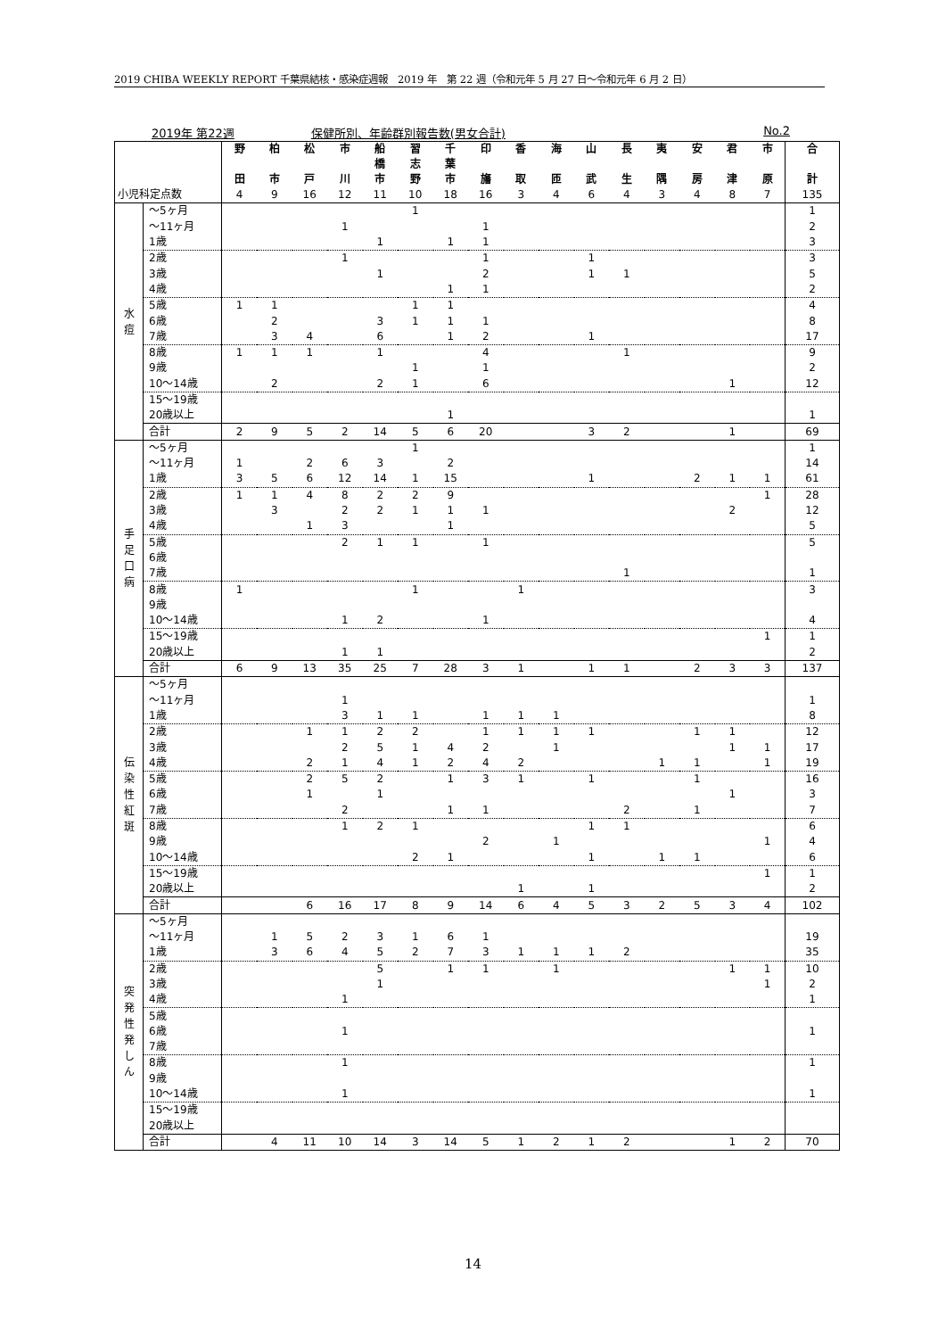2019 CHIBA WEEKLY REPORT 千葉県結核・感染症週報　2019 年　第 22 週（令和元年 5 月 27 日～令和元年 6 月 2 日）
2019年 第22週 保健所別、年齢群別報告数(男女合計) No.2
| | | 野 田 | 柏 市 | 松 戸 | 市 川 | 船 橋 市 | 習 志 野 | 千 葉 市 | 印 旛 | 香 取 | 海 匝 | 山 武 | 長 生 | 夷 隅 | 安 房 | 君 津 | 市 原 | 合 計 |
| --- | --- | --- | --- | --- | --- | --- | --- | --- | --- | --- | --- | --- | --- | --- | --- | --- | --- | --- |
| 小児科定点数 | | 4 | 9 | 16 | 12 | 11 | 10 | 18 | 16 | 3 | 4 | 6 | 4 | 3 | 4 | 8 | 7 | 135 |
| 水 痘 | ～5ヶ月 | | | | | | 1 | | | | | | | | | | | 1 |
| | ～11ヶ月 | | | | 1 | | | | 1 | | | | | | | | | 2 |
| | 1歳 | | | | | 1 | | 1 | 1 | | | | | | | | | 3 |
| | 2歳 | | | | 1 | | | | 1 | | | 1 | | | | | | 3 |
| | 3歳 | | | | | 1 | | | 2 | | | 1 | 1 | | | | | 5 |
| | 4歳 | | | | | | | 1 | 1 | | | | | | | | | 2 |
| | 5歳 | 1 | 1 | | | | 1 | 1 | | | | | | | | | | 4 |
| | 6歳 | | 2 | | | 3 | 1 | 1 | 1 | | | | | | | | | 8 |
| | 7歳 | | 3 | 4 | | 6 | | 1 | 2 | | | 1 | | | | | | 17 |
| | 8歳 | 1 | 1 | 1 | | 1 | | | 4 | | | | 1 | | | | | 9 |
| | 9歳 | | | | | | 1 | | 1 | | | | | | | | | 2 |
| | 10～14歳 | | 2 | | | 2 | 1 | | 6 | | | | | | | 1 | | 12 |
| | 15～19歳 | | | | | | | | | | | | | | | | | |
| | 20歳以上 | | | | | | | 1 | | | | | | | | | | 1 |
| | 合計 | 2 | 9 | 5 | 2 | 14 | 5 | 6 | 20 | | | 3 | 2 | | | 1 | | 69 |
| 手 足 口 病 | ～5ヶ月 | | | | | | 1 | | | | | | | | | | | 1 |
| | ～11ヶ月 | 1 | | 2 | 6 | 3 | | 2 | | | | | | | | | | 14 |
| | 1歳 | 3 | 5 | 6 | 12 | 14 | 1 | 15 | | | | 1 | | | 2 | 1 | 1 | 61 |
| | 2歳 | 1 | 1 | 4 | 8 | 2 | 2 | 9 | | | | | | | | | 1 | 28 |
| | 3歳 | | 3 | | 2 | 2 | 1 | 1 | 1 | | | | | | | 2 | | 12 |
| | 4歳 | | | 1 | 3 | | | 1 | | | | | | | | | | 5 |
| | 5歳 | | | | 2 | 1 | 1 | | 1 | | | | | | | | | 5 |
| | 6歳 | | | | | | | | | | | | | | | | | |
| | 7歳 | | | | | | | | | | | | 1 | | | | | 1 |
| | 8歳 | 1 | | | | | 1 | | | 1 | | | | | | | | 3 |
| | 9歳 | | | | | | | | | | | | | | | | | |
| | 10～14歳 | | | | 1 | 2 | | | 1 | | | | | | | | | 4 |
| | 15～19歳 | | | | | | | | | | | | | | | | 1 | 1 |
| | 20歳以上 | | | | 1 | 1 | | | | | | | | | | | | 2 |
| | 合計 | 6 | 9 | 13 | 35 | 25 | 7 | 28 | 3 | 1 | | 1 | 1 | | 2 | 3 | 3 | 137 |
| 伝 染 性 紅 斑 | ～5ヶ月 | | | | | | | | | | | | | | | | | |
| | ～11ヶ月 | | | | 1 | | | | | | | | | | | | | 1 |
| | 1歳 | | | | 3 | 1 | 1 | | 1 | 1 | 1 | | | | | | | 8 |
| | 2歳 | | | 1 | 1 | 2 | 2 | | 1 | 1 | 1 | 1 | | | 1 | 1 | | 12 |
| | 3歳 | | | | 2 | 5 | 1 | 4 | 2 | | 1 | | | | | 1 | 1 | 17 |
| | 4歳 | | | 2 | 1 | 4 | 1 | 2 | 4 | 2 | | | | 1 | 1 | | 1 | 19 |
| | 5歳 | | | 2 | 5 | 2 | | 1 | 3 | 1 | | 1 | | | 1 | | | 16 |
| | 6歳 | | | 1 | | 1 | | | | | | | | | | 1 | | 3 |
| | 7歳 | | | | 2 | | | 1 | 1 | | | | 2 | | 1 | | | 7 |
| | 8歳 | | | | 1 | 2 | 1 | | | | | 1 | 1 | | | | | 6 |
| | 9歳 | | | | | | | | 2 | | 1 | | | | | | 1 | 4 |
| | 10～14歳 | | | | | | 2 | 1 | | | | 1 | | 1 | 1 | | | 6 |
| | 15～19歳 | | | | | | | | | | | | | | | | 1 | 1 |
| | 20歳以上 | | | | | | | | | 1 | | 1 | | | | | | 2 |
| | 合計 | | | 6 | 16 | 17 | 8 | 9 | 14 | 6 | 4 | 5 | 3 | 2 | 5 | 3 | 4 | 102 |
| 突 発 性 発 し ん | ～5ヶ月 | | | | | | | | | | | | | | | | | |
| | ～11ヶ月 | | 1 | 5 | 2 | 3 | 1 | 6 | 1 | | | | | | | | | 19 |
| | 1歳 | | 3 | 6 | 4 | 5 | 2 | 7 | 3 | 1 | 1 | 1 | 2 | | | | | 35 |
| | 2歳 | | | | | 5 | | 1 | 1 | | 1 | | | | | 1 | 1 | 10 |
| | 3歳 | | | | | 1 | | | | | | | | | | | 1 | 2 |
| | 4歳 | | | | 1 | | | | | | | | | | | | | 1 |
| | 5歳 | | | | | | | | | | | | | | | | | |
| | 6歳 | | | | 1 | | | | | | | | | | | | | 1 |
| | 7歳 | | | | | | | | | | | | | | | | | |
| | 8歳 | | | | 1 | | | | | | | | | | | | | 1 |
| | 9歳 | | | | | | | | | | | | | | | | | |
| | 10～14歳 | | | | 1 | | | | | | | | | | | | | 1 |
| | 15～19歳 | | | | | | | | | | | | | | | | | |
| | 20歳以上 | | | | | | | | | | | | | | | | | |
| | 合計 | | 4 | 11 | 10 | 14 | 3 | 14 | 5 | 1 | 2 | 1 | 2 | | | 1 | 2 | 70 |
14